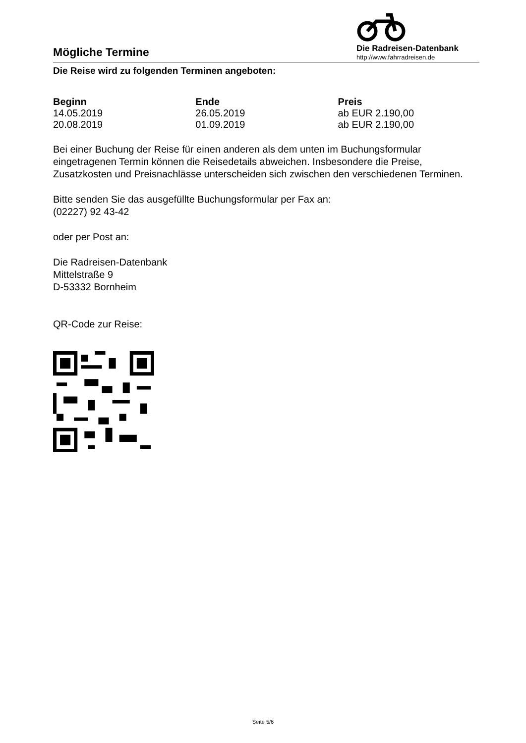Mögliche Termine
Die Radreisen-Datenbank
http://www.fahrradreisen.de
Die Reise wird zu folgenden Terminen angeboten:
| Beginn | Ende | Preis |
| --- | --- | --- |
| 14.05.2019 | 26.05.2019 | ab EUR 2.190,00 |
| 20.08.2019 | 01.09.2019 | ab EUR 2.190,00 |
Bei einer Buchung der Reise für einen anderen als dem unten im Buchungsformular eingetragenen Termin können die Reisedetails abweichen. Insbesondere die Preise, Zusatzkosten und Preisnachlässe unterscheiden sich zwischen den verschiedenen Terminen.
Bitte senden Sie das ausgefüllte Buchungsformular per Fax an:
(02227) 92 43-42
oder per Post an:
Die Radreisen-Datenbank
Mittelstraße 9
D-53332 Bornheim
QR-Code zur Reise:
Seite 5/6